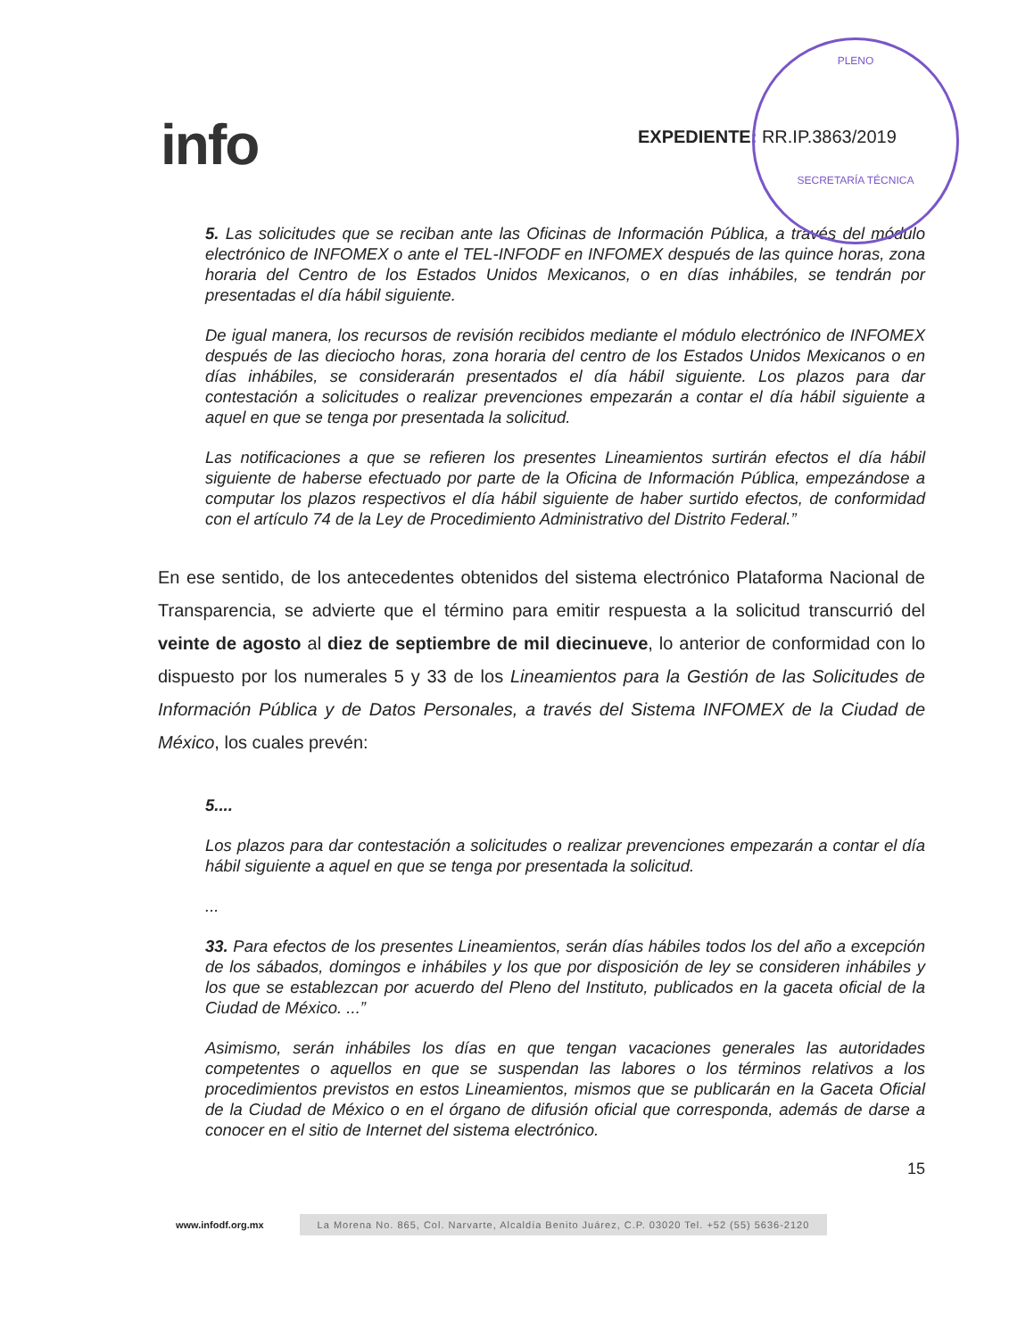info EXPEDIENTE: RR.IP.3863/2019
PLENO
SECRETARÍA TÉCNICA
5. Las solicitudes que se reciban ante las Oficinas de Información Pública, a través del módulo electrónico de INFOMEX o ante el TEL-INFODF en INFOMEX después de las quince horas, zona horaria del Centro de los Estados Unidos Mexicanos, o en días inhábiles, se tendrán por presentadas el día hábil siguiente.
De igual manera, los recursos de revisión recibidos mediante el módulo electrónico de INFOMEX después de las dieciocho horas, zona horaria del centro de los Estados Unidos Mexicanos o en días inhábiles, se considerarán presentados el día hábil siguiente. Los plazos para dar contestación a solicitudes o realizar prevenciones empezarán a contar el día hábil siguiente a aquel en que se tenga por presentada la solicitud.
Las notificaciones a que se refieren los presentes Lineamientos surtirán efectos el día hábil siguiente de haberse efectuado por parte de la Oficina de Información Pública, empezándose a computar los plazos respectivos el día hábil siguiente de haber surtido efectos, de conformidad con el artículo 74 de la Ley de Procedimiento Administrativo del Distrito Federal.”
En ese sentido, de los antecedentes obtenidos del sistema electrónico Plataforma Nacional de Transparencia, se advierte que el término para emitir respuesta a la solicitud transcurrió del veinte de agosto al diez de septiembre de mil diecinueve, lo anterior de conformidad con lo dispuesto por los numerales 5 y 33 de los Lineamientos para la Gestión de las Solicitudes de Información Pública y de Datos Personales, a través del Sistema INFOMEX de la Ciudad de México, los cuales prevén:
5....
Los plazos para dar contestación a solicitudes o realizar prevenciones empezarán a contar el día hábil siguiente a aquel en que se tenga por presentada la solicitud.
...
33. Para efectos de los presentes Lineamientos, serán días hábiles todos los del año a excepción de los sábados, domingos e inhábiles y los que por disposición de ley se consideren inhábiles y los que se establezcan por acuerdo del Pleno del Instituto, publicados en la gaceta oficial de la Ciudad de México. ...”
Asimismo, serán inhábiles los días en que tengan vacaciones generales las autoridades competentes o aquellos en que se suspendan las labores o los términos relativos a los procedimientos previstos en estos Lineamientos, mismos que se publicarán en la Gaceta Oficial de la Ciudad de México o en el órgano de difusión oficial que corresponda, además de darse a conocer en el sitio de Internet del sistema electrónico.
15
www.infodf.org.mx La Morena No. 865, Col. Narvarte, Alcaldía Benito Juárez, C.P. 03020 Tel. +52 (55) 5636-2120